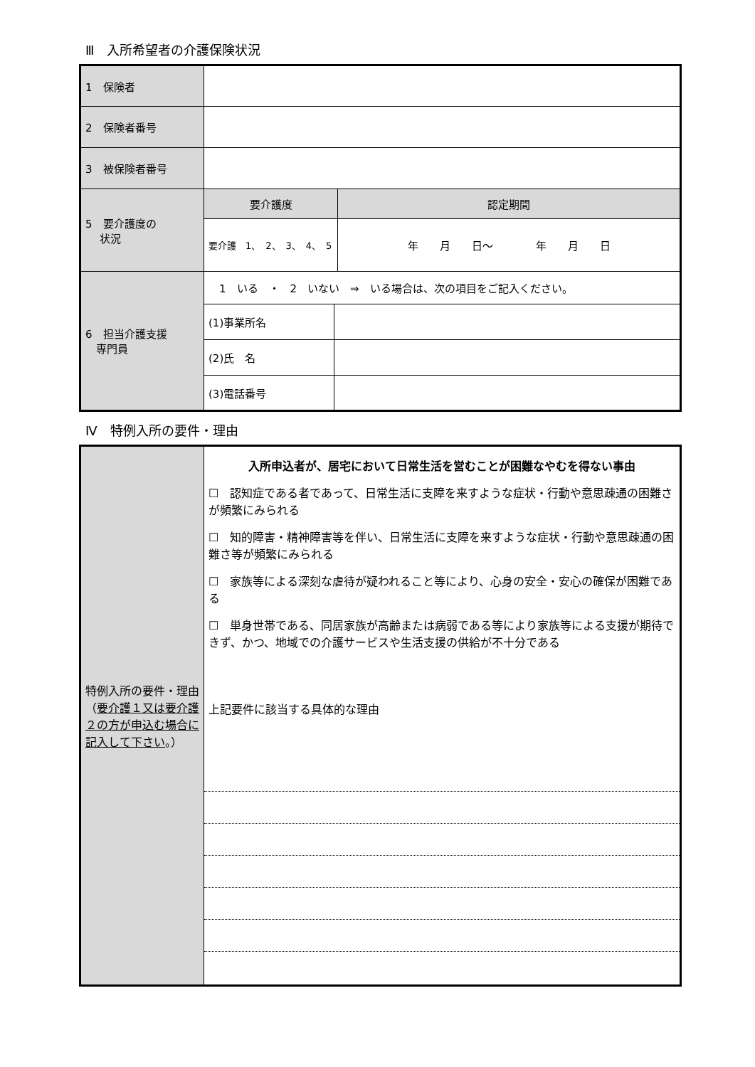Ⅲ　入所希望者の介護保険状況
| 1 保険者 | | | |
| 2 保険者番号 | | | |
| 3 被保険者番号 | | | |
| 5 要介護度の 状況 | 要介護度 | | 認定期間 |
| | 要介護 1、 2、 3、 4、 5 | | 年 月 日～ 年 月 日 |
| 6 担当介護支援 専門員 | 1 いる ・ 2 いない ⇒ いる場合は、次の項目をご記入ください。 | | |
| | (1)事業所名 | | |
| | (2)氏 名 | | |
| | (3)電話番号 | | |
Ⅳ　特例入所の要件・理由
| 特例入所の要件・理由（ 要介護１又は要介護２の方が申込む場合に記入して下さい 。） | 入所申込者が、居宅において日常生活を営むことが困難なやむを得ない事由 ☐ 認知症である者であって、日常生活に支障を来すような症状・行動や意思疎通の困難さが頻繁にみられる ☐ 知的障害・精神障害等を伴い、日常生活に支障を来すような症状・行動や意思疎通の困難さ等が頻繁にみられる ☐ 家族等による深刻な虐待が疑われること等により、心身の安全・安心の確保が困難である ☐ 単身世帯である、同居家族が高齢または病弱である等により家族等による支援が期待できず、かつ、地域での介護サービスや生活支援の供給が不十分である 上記要件に該当する具体的な理由 |